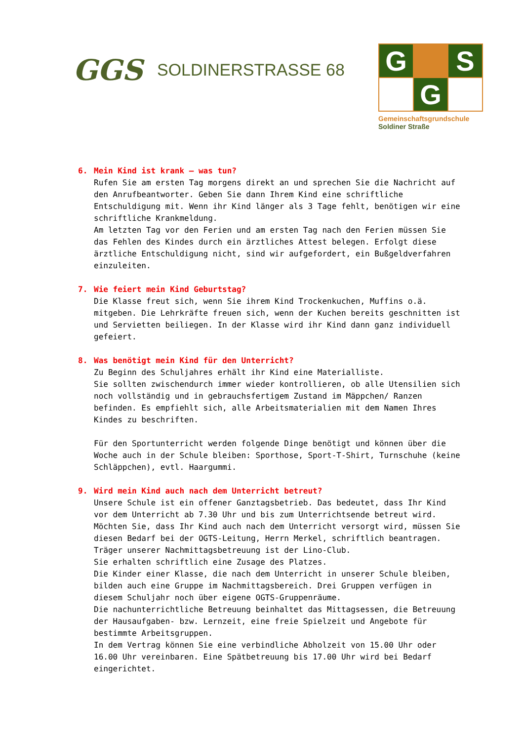GGS
SOLDINERSTRASSE 68
G
S
G
Gemeinschaftsgrundschule
Soldiner Straße
6. Mein Kind ist krank – was tun?
Rufen Sie am ersten Tag morgens direkt an und sprechen Sie die Nachricht auf den Anrufbeantworter. Geben Sie dann Ihrem Kind eine schriftliche Entschuldigung mit. Wenn ihr Kind länger als 3 Tage fehlt, benötigen wir eine schriftliche Krankmeldung.
Am letzten Tag vor den Ferien und am ersten Tag nach den Ferien müssen Sie das Fehlen des Kindes durch ein ärztliches Attest belegen. Erfolgt diese ärztliche Entschuldigung nicht, sind wir aufgefordert, ein Bußgeldverfahren einzuleiten.
7. Wie feiert mein Kind Geburtstag?
Die Klasse freut sich, wenn Sie ihrem Kind Trockenkuchen, Muffins o.ä. mitgeben. Die Lehrkräfte freuen sich, wenn der Kuchen bereits geschnitten ist und Servietten beiliegen. In der Klasse wird ihr Kind dann ganz individuell gefeiert.
8. Was benötigt mein Kind für den Unterricht?
Zu Beginn des Schuljahres erhält ihr Kind eine Materialliste.
Sie sollten zwischendurch immer wieder kontrollieren, ob alle Utensilien sich noch vollständig und in gebrauchsfertigem Zustand im Mäppchen/ Ranzen befinden. Es empfiehlt sich, alle Arbeitsmaterialien mit dem Namen Ihres Kindes zu beschriften.
Für den Sportunterricht werden folgende Dinge benötigt und können über die Woche auch in der Schule bleiben: Sporthose, Sport-T-Shirt, Turnschuhe (keine Schläppchen), evtl. Haargummi.
9. Wird mein Kind auch nach dem Unterricht betreut?
Unsere Schule ist ein offener Ganztagsbetrieb. Das bedeutet, dass Ihr Kind vor dem Unterricht ab 7.30 Uhr und bis zum Unterrichtsende betreut wird. Möchten Sie, dass Ihr Kind auch nach dem Unterricht versorgt wird, müssen Sie diesen Bedarf bei der OGTS-Leitung, Herrn Merkel, schriftlich beantragen. Träger unserer Nachmittagsbetreuung ist der Lino-Club.
Sie erhalten schriftlich eine Zusage des Platzes.
Die Kinder einer Klasse, die nach dem Unterricht in unserer Schule bleiben, bilden auch eine Gruppe im Nachmittagsbereich. Drei Gruppen verfügen in diesem Schuljahr noch über eigene OGTS-Gruppenräume.
Die nachunterrichtliche Betreuung beinhaltet das Mittagsessen, die Betreuung der Hausaufgaben- bzw. Lernzeit, eine freie Spielzeit und Angebote für bestimmte Arbeitsgruppen.
In dem Vertrag können Sie eine verbindliche Abholzeit von 15.00 Uhr oder 16.00 Uhr vereinbaren. Eine Spätbetreuung bis 17.00 Uhr wird bei Bedarf eingerichtet.